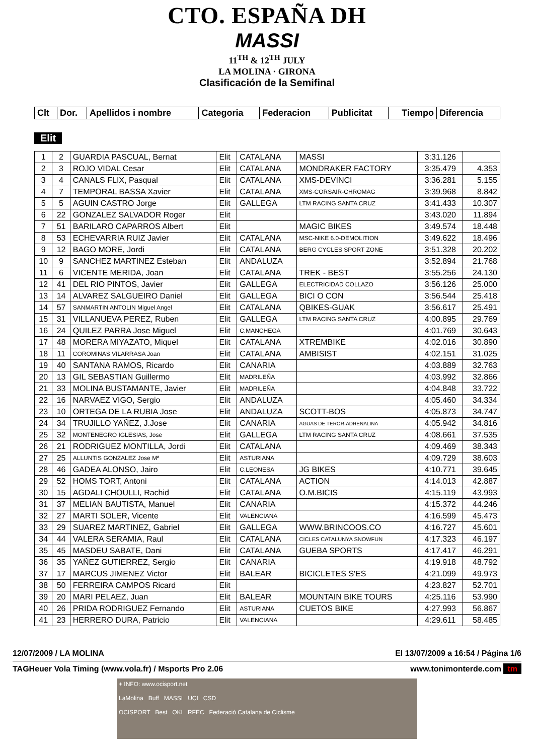CTO. ESPAÑA DH
MASSI
11<sup>TH</sup> & 12<sup>TH</sup> JULY
LA MOLINA · GIRONA
Clasificación de la Semifinal
| Clt | Dor. | Apellidos i nombre | Categoria | Federacion | Publicitat | Tiempo | Diferencia |
| --- | --- | --- | --- | --- | --- | --- | --- |
Elit
| 1 | 2 | GUARDIA PASCUAL, Bernat | Elit | CATALANA | MASSI | 3:31.126 | |
| 2 | 3 | ROJO VIDAL Cesar | Elit | CATALANA | MONDRAKER FACTORY | 3:35.479 | 4.353 |
| 3 | 4 | CANALS FLIX, Pasqual | Elit | CATALANA | XMS-DEVINCI | 3:36.281 | 5.155 |
| 4 | 7 | TEMPORAL BASSA Xavier | Elit | CATALANA | XMS-CORSAIR-CHROMAG | 3:39.968 | 8.842 |
| 5 | 5 | AGUIN CASTRO Jorge | Elit | GALLEGA | LTM RACING SANTA CRUZ | 3:41.433 | 10.307 |
| 6 | 22 | GONZALEZ SALVADOR Roger | Elit | | | 3:43.020 | 11.894 |
| 7 | 51 | BARILARO CAPARROS Albert | Elit | | MAGIC BIKES | 3:49.574 | 18.448 |
| 8 | 53 | ECHEVARRIA RUIZ Javier | Elit | CATALANA | MSC-NIKE 6.0-DEMOLITION | 3:49.622 | 18.496 |
| 9 | 12 | BAGO MORE, Jordi | Elit | CATALANA | BERG CYCLES SPORT ZONE | 3:51.328 | 20.202 |
| 10 | 9 | SANCHEZ MARTINEZ Esteban | Elit | ANDALUZA | | 3:52.894 | 21.768 |
| 11 | 6 | VICENTE MERIDA, Joan | Elit | CATALANA | TREK - BEST | 3:55.256 | 24.130 |
| 12 | 41 | DEL RIO PINTOS, Javier | Elit | GALLEGA | ELECTRICIDAD COLLAZO | 3:56.126 | 25.000 |
| 13 | 14 | ALVAREZ SALGUEIRO Daniel | Elit | GALLEGA | BICI O CON | 3:56.544 | 25.418 |
| 14 | 57 | SANMARTIN ANTOLIN Miguel Angel | Elit | CATALANA | QBIKES-GUAK | 3:56.617 | 25.491 |
| 15 | 31 | VILLANUEVA PEREZ, Ruben | Elit | GALLEGA | LTM RACING SANTA CRUZ | 4:00.895 | 29.769 |
| 16 | 24 | QUILEZ PARRA Jose Miguel | Elit | C.MANCHEGA | | 4:01.769 | 30.643 |
| 17 | 48 | MORERA MIYAZATO, Miquel | Elit | CATALANA | XTREMBIKE | 4:02.016 | 30.890 |
| 18 | 11 | COROMINAS VILARRASA Joan | Elit | CATALANA | AMBISIST | 4:02.151 | 31.025 |
| 19 | 40 | SANTANA RAMOS, Ricardo | Elit | CANARIA | | 4:03.889 | 32.763 |
| 20 | 13 | GIL SEBASTIAN Guillermo | Elit | MADRILEÑA | | 4:03.992 | 32.866 |
| 21 | 33 | MOLINA BUSTAMANTE, Javier | Elit | MADRILEÑA | | 4:04.848 | 33.722 |
| 22 | 16 | NARVAEZ VIGO, Sergio | Elit | ANDALUZA | | 4:05.460 | 34.334 |
| 23 | 10 | ORTEGA DE LA RUBIA Jose | Elit | ANDALUZA | SCOTT-BOS | 4:05.873 | 34.747 |
| 24 | 34 | TRUJILLO YAÑEZ, J.Jose | Elit | CANARIA | AGUAS DE TEROR-ADRENALINA | 4:05.942 | 34.816 |
| 25 | 32 | MONTENEGRO IGLESIAS, Jose | Elit | GALLEGA | LTM RACING SANTA CRUZ | 4:08.661 | 37.535 |
| 26 | 21 | RODRIGUEZ MONTILLA, Jordi | Elit | CATALANA | | 4:09.469 | 38.343 |
| 27 | 25 | ALLUNTIS GONZALEZ Jose Mª | Elit | ASTURIANA | | 4:09.729 | 38.603 |
| 28 | 46 | GADEA ALONSO, Jairo | Elit | C.LEONESA | JG BIKES | 4:10.771 | 39.645 |
| 29 | 52 | HOMS TORT, Antoni | Elit | CATALANA | ACTION | 4:14.013 | 42.887 |
| 30 | 15 | AGDALI CHOULLI, Rachid | Elit | CATALANA | O.M.BICIS | 4:15.119 | 43.993 |
| 31 | 37 | MELIAN BAUTISTA, Manuel | Elit | CANARIA | | 4:15.372 | 44.246 |
| 32 | 27 | MARTI SOLER, Vicente | Elit | VALENCIANA | | 4:16.599 | 45.473 |
| 33 | 29 | SUAREZ MARTINEZ, Gabriel | Elit | GALLEGA | WWW.BRINCOOS.CO | 4:16.727 | 45.601 |
| 34 | 44 | VALERA SERAMIA, Raul | Elit | CATALANA | CICLES CATALUNYA SNOWFUN | 4:17.323 | 46.197 |
| 35 | 45 | MASDEU SABATE, Dani | Elit | CATALANA | GUEBA SPORTS | 4:17.417 | 46.291 |
| 36 | 35 | YAÑEZ GUTIERREZ, Sergio | Elit | CANARIA | | 4:19.918 | 48.792 |
| 37 | 17 | MARCUS JIMENEZ Victor | Elit | BALEAR | BICICLETES S'ES | 4:21.099 | 49.973 |
| 38 | 50 | FERREIRA CAMPOS Ricard | Elit | | | 4:23.827 | 52.701 |
| 39 | 20 | MARI PELAEZ, Juan | Elit | BALEAR | MOUNTAIN BIKE TOURS | 4:25.116 | 53.990 |
| 40 | 26 | PRIDA RODRIGUEZ Fernando | Elit | ASTURIANA | CUETOS BIKE | 4:27.993 | 56.867 |
| 41 | 23 | HERRERO DURA, Patricio | Elit | VALENCIANA | | 4:29.611 | 58.485 |
12/07/2009 / LA MOLINA El 13/07/2009 a 16:54 / Página 1/6
TAGHeuer Vola Timing (www.vola.fr) / Msports Pro 2.06 www.tonimonterde.com tm
+ INFO: www.ocisport.net
LaMolina Buff MASSI UCI CSD
OCISPORT Best OKI RFEC Federació Catalana de Ciclisme